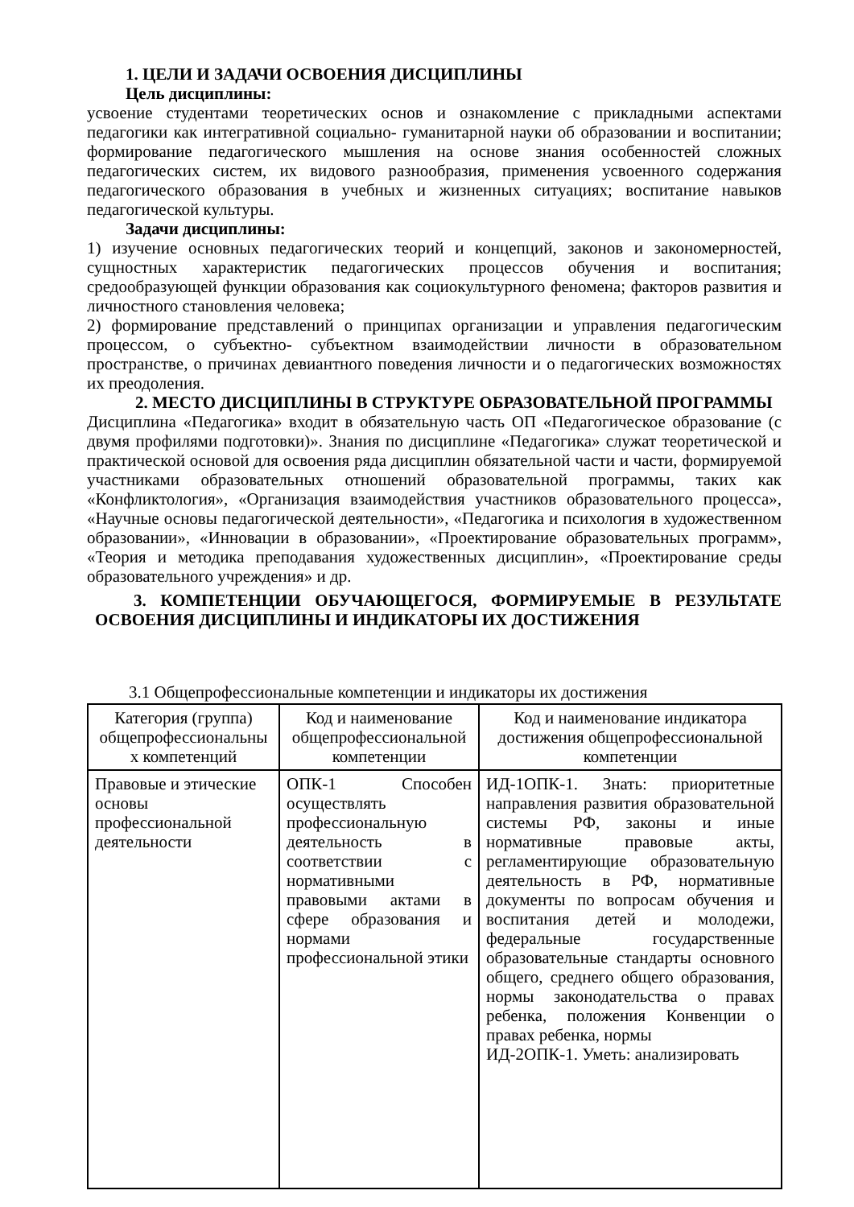1. ЦЕЛИ И ЗАДАЧИ ОСВОЕНИЯ ДИСЦИПЛИНЫ
Цель дисциплины:
усвоение студентами теоретических основ и ознакомление с прикладными аспектами педагогики как интегративной социально- гуманитарной науки об образовании и воспитании; формирование педагогического мышления на основе знания особенностей сложных педагогических систем, их видового разнообразия, применения усвоенного содержания педагогического образования в учебных и жизненных ситуациях; воспитание навыков педагогической культуры.
Задачи дисциплины:
1) изучение основных педагогических теорий и концепций, законов и закономерностей, сущностных характеристик педагогических процессов обучения и воспитания; средообразующей функции образования как социокультурного феномена; факторов развития и личностного становления человека;
2) формирование представлений о принципах организации и управления педагогическим процессом, о субъектно- субъектном взаимодействии личности в образовательном пространстве, о причинах девиантного поведения личности и о педагогических возможностях их преодоления.
2. МЕСТО ДИСЦИПЛИНЫ В СТРУКТУРЕ ОБРАЗОВАТЕЛЬНОЙ ПРОГРАММЫ
Дисциплина «Педагогика» входит в обязательную часть ОП «Педагогическое образование (с двумя профилями подготовки)». Знания по дисциплине «Педагогика» служат теоретической и практической основой для освоения ряда дисциплин обязательной части и части, формируемой участниками образовательных отношений образовательной программы, таких как «Конфликтология», «Организация взаимодействия участников образовательного процесса», «Научные основы педагогической деятельности», «Педагогика и психология в художественном образовании», «Инновации в образовании», «Проектирование образовательных программ», «Теория и методика преподавания художественных дисциплин», «Проектирование среды образовательного учреждения» и др.
3. КОМПЕТЕНЦИИ ОБУЧАЮЩЕГОСЯ, ФОРМИРУЕМЫЕ В РЕЗУЛЬТАТЕ ОСВОЕНИЯ ДИСЦИПЛИНЫ И ИНДИКАТОРЫ ИХ ДОСТИЖЕНИЯ
3.1 Общепрофессиональные компетенции и индикаторы их достижения
| Категория (группа) общепрофессиональны х компетенций | Код и наименование общепрофессиональной компетенции | Код и наименование индикатора достижения общепрофессиональной компетенции |
| --- | --- | --- |
| Правовые и этические основы профессиональной деятельности | ОПК-1 Способен осуществлять профессиональную деятельность в соответствии с нормативными правовыми актами в сфере образования и нормами профессиональной этики | ИД-1ОПК-1. Знать: приоритетные направления развития образовательной системы РФ, законы и иные нормативные правовые акты, регламентирующие образовательную деятельность в РФ, нормативные документы по вопросам обучения и воспитания детей и молодежи, федеральные государственные образовательные стандарты основного общего, среднего общего образования, нормы законодательства о правах ребенка, положения Конвенции о правах ребенка, нормы ИД-2ОПК-1. Уметь: анализировать |